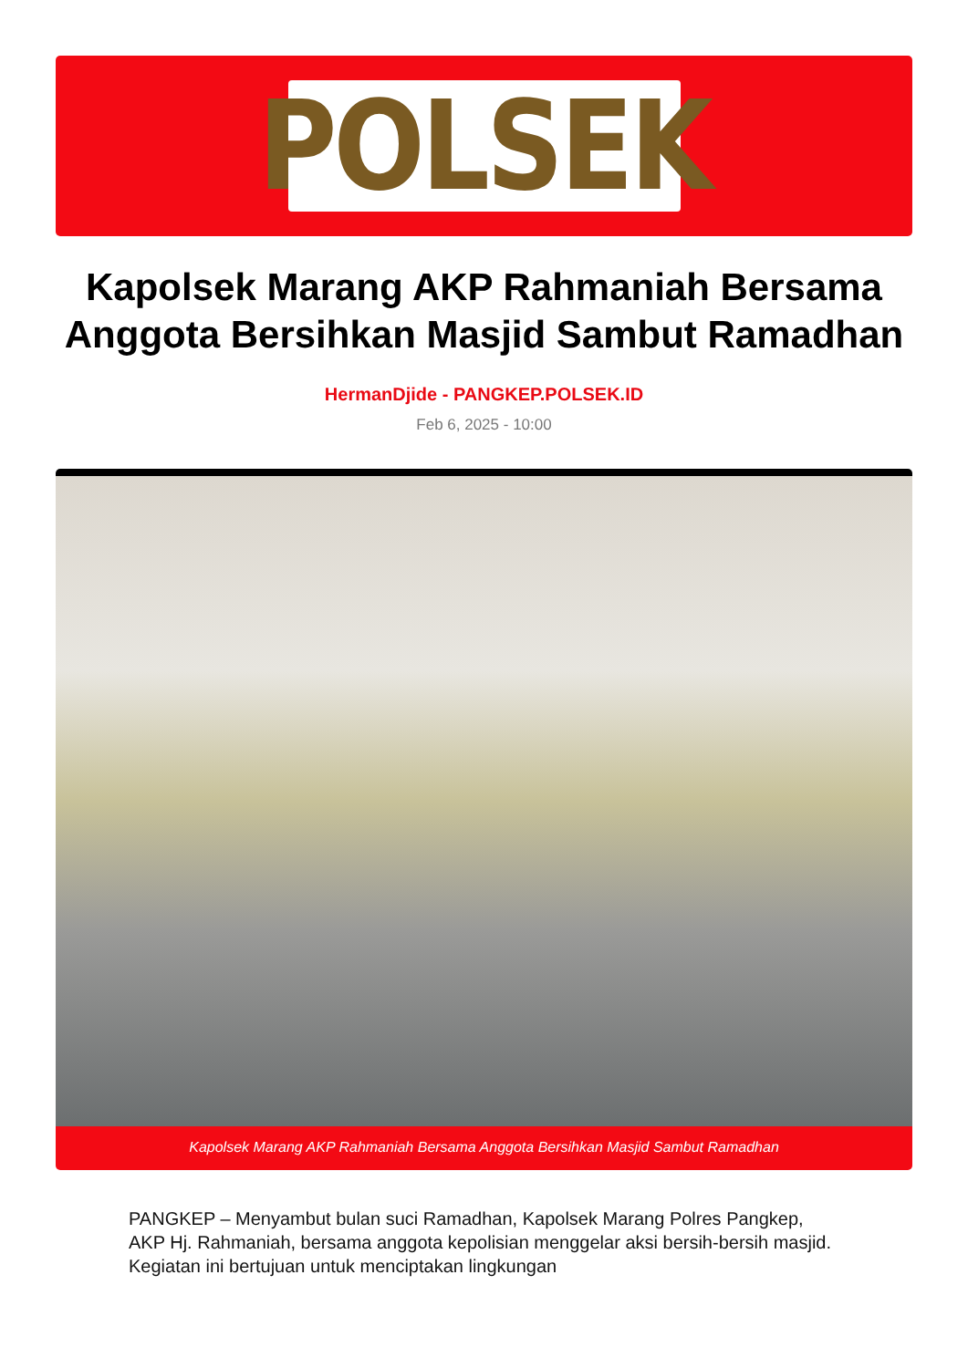POLSEK
Kapolsek Marang AKP Rahmaniah Bersama Anggota Bersihkan Masjid Sambut Ramadhan
HermanDjide - PANGKEP.POLSEK.ID
Feb 6, 2025 - 10:00
Kapolsek Marang AKP Rahmaniah Bersama Anggota Bersihkan Masjid Sambut Ramadhan
PANGKEP – Menyambut bulan suci Ramadhan, Kapolsek Marang Polres Pangkep, AKP Hj. Rahmaniah, bersama anggota kepolisian menggelar aksi bersih-bersih masjid. Kegiatan ini bertujuan untuk menciptakan lingkungan